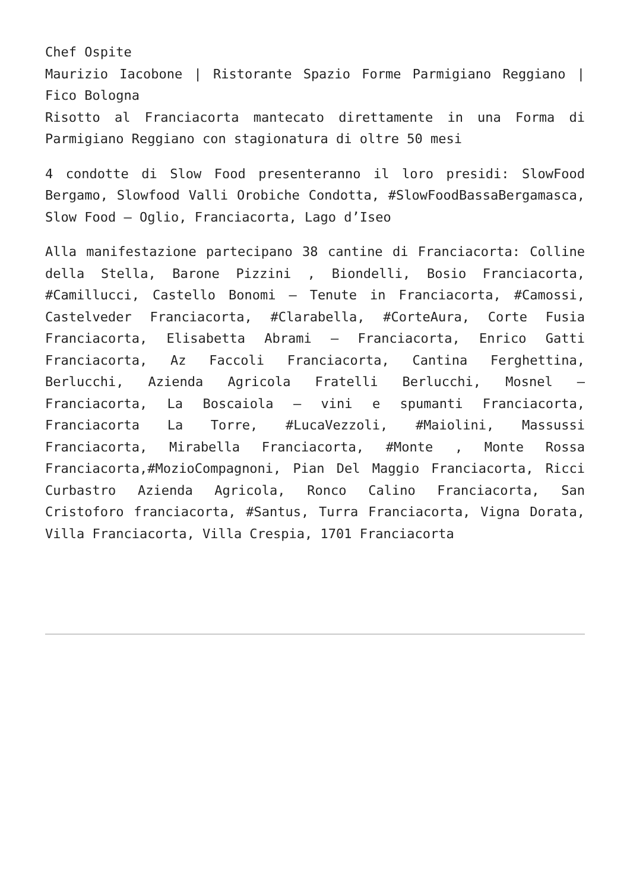Chef Ospite
Maurizio Iacobone | Ristorante Spazio Forme Parmigiano Reggiano | Fico Bologna
Risotto al Franciacorta mantecato direttamente in una Forma di Parmigiano Reggiano con stagionatura di oltre 50 mesi
4 condotte di Slow Food presenteranno il loro presidi: SlowFood Bergamo, Slowfood Valli Orobiche Condotta, #SlowFoodBassaBergamasca, Slow Food – Oglio, Franciacorta, Lago d’Iseo
Alla manifestazione partecipano 38 cantine di Franciacorta: Colline della Stella, Barone Pizzini , Biondelli, Bosio Franciacorta, #Camillucci, Castello Bonomi – Tenute in Franciacorta, #Camossi, Castelveder Franciacorta, #Clarabella, #CorteAura, Corte Fusia Franciacorta, Elisabetta Abrami – Franciacorta, Enrico Gatti Franciacorta, Az Faccoli Franciacorta, Cantina Ferghettina, Berlucchi, Azienda Agricola Fratelli Berlucchi, Mosnel – Franciacorta, La Boscaiola – vini e spumanti Franciacorta, Franciacorta La Torre, #LucaVezzoli, #Maiolini, Massussi Franciacorta, Mirabella Franciacorta, #Monte , Monte Rossa Franciacorta,#MozioCompagnoni, Pian Del Maggio Franciacorta, Ricci Curbastro Azienda Agricola, Ronco Calino Franciacorta, San Cristoforo franciacorta, #Santus, Turra Franciacorta, Vigna Dorata, Villa Franciacorta, Villa Crespia, 1701 Franciacorta